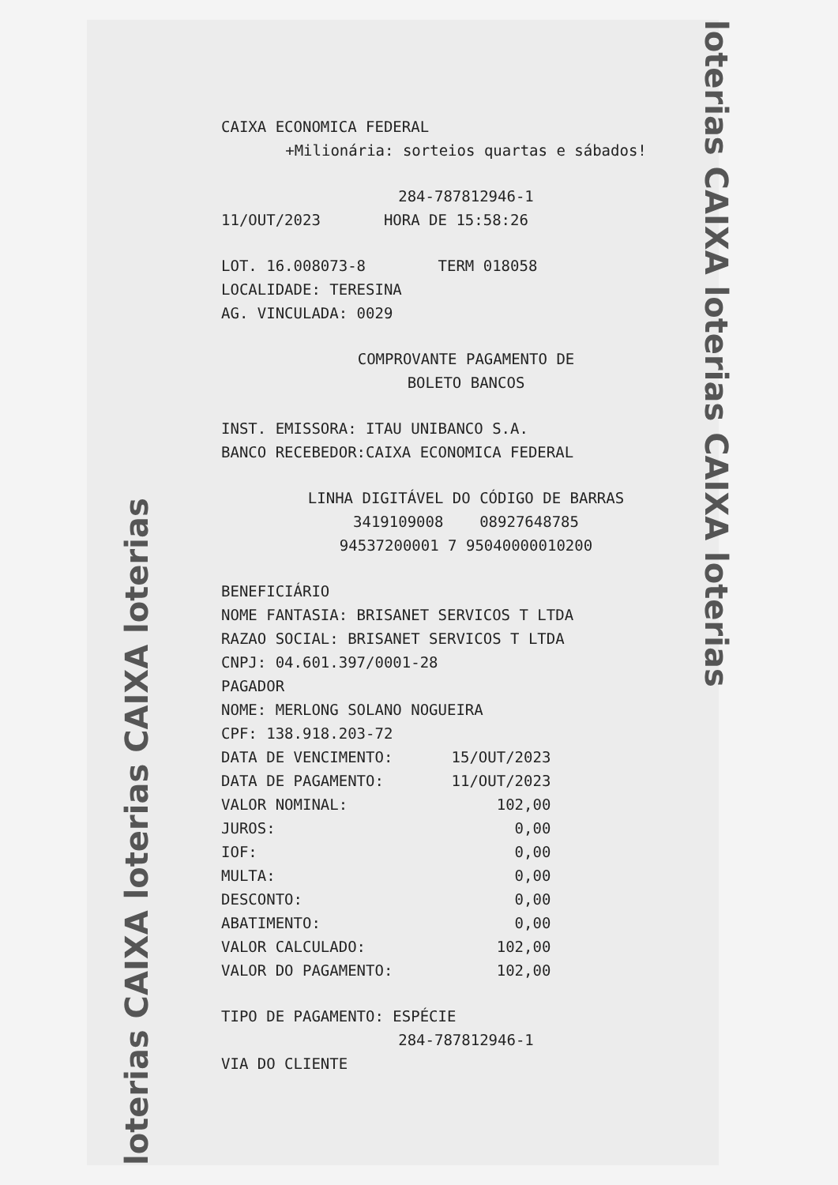loterias CAIXA loterias CAIXA loterias
loterias CAIXA loterias CAIXA loterias
CAIXA ECONOMICA FEDERAL
+Milionária: sorteios quartas e sábados!
284-787812946-1
11/OUT/2023 HORA DE 15:58:26
LOT. 16.008073-8 TERM 018058
LOCALIDADE: TERESINA
AG. VINCULADA: 0029
COMPROVANTE PAGAMENTO DE
BOLETO BANCOS
INST. EMISSORA: ITAU UNIBANCO S.A.
BANCO RECEBEDOR:CAIXA ECONOMICA FEDERAL
LINHA DIGITÁVEL DO CÓDIGO DE BARRAS
3419109008 08927648785
94537200001 7 95040000010200
BENEFICIÁRIO
NOME FANTASIA: BRISANET SERVICOS T LTDA
RAZAO SOCIAL: BRISANET SERVICOS T LTDA
CNPJ: 04.601.397/0001-28
PAGADOR
NOME: MERLONG SOLANO NOGUEIRA
CPF: 138.918.203-72
| DATA DE VENCIMENTO: | 15/OUT/2023 |
| DATA DE PAGAMENTO: | 11/OUT/2023 |
| VALOR NOMINAL: | 102,00 |
| JUROS: | 0,00 |
| IOF: | 0,00 |
| MULTA: | 0,00 |
| DESCONTO: | 0,00 |
| ABATIMENTO: | 0,00 |
| VALOR CALCULADO: | 102,00 |
| VALOR DO PAGAMENTO: | 102,00 |
TIPO DE PAGAMENTO: ESPÉCIE
284-787812946-1
VIA DO CLIENTE